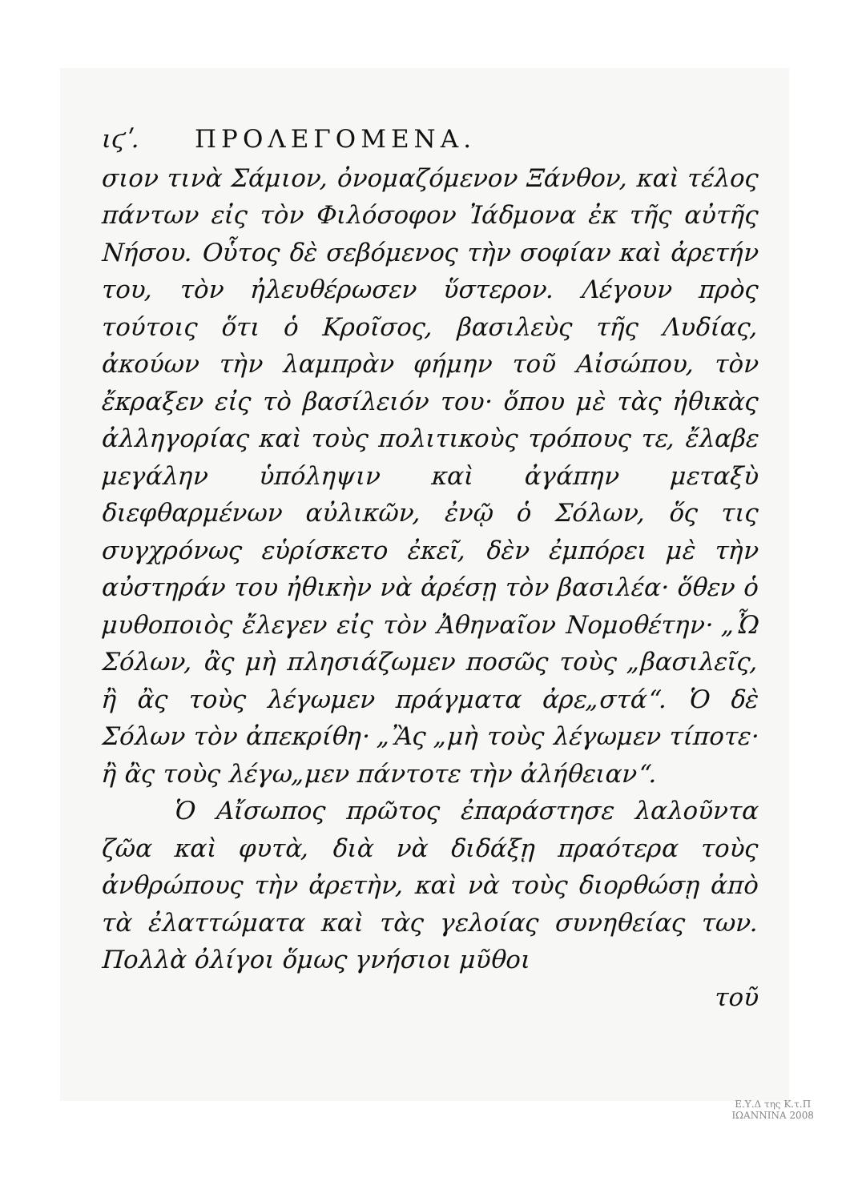ιϛʹ. ΠΡΟΛΕΓΟΜΕΝΑ.
σιον τινὰ Σάμιον, ὀνομαζόμενον Ξάνθον, καὶ τέλος πάντων εἰς τὸν Φιλόσοφον Ἰάδμονα ἐκ τῆς αὐτῆς Νήσου. Οὗτος δὲ σεβόμενος τὴν σοφίαν καὶ ἀρετήν του, τὸν ἠλευθέρωσεν ὕστερον. Λέγουν πρὸς τούτοις ὅτι ὁ Κροῖσος, βασιλεὺς τῆς Λυδίας, ἀκούων τὴν λαμπρὰν φήμην τοῦ Αἰσώπου, τὸν ἔκραξεν εἰς τὸ βασίλειόν του· ὅπου μὲ τὰς ἠθικὰς ἀλληγορίας καὶ τοὺς πολιτικοὺς τρόπους τε, ἔλαβε μεγάλην ὑπόληψιν καὶ ἀγάπην μεταξὺ διεφθαρμένων αὐλικῶν, ἐνῷ ὁ Σόλων, ὅς τις συγχρόνως εὑρίσκετο ἐκεῖ, δὲν ἐμπόρει μὲ τὴν αὐστηράν του ἠθικὴν νὰ ἀρέσῃ τὸν βασιλέα· ὅθεν ὁ μυθοποιὸς ἔλεγεν εἰς τὸν Ἀθηναῖον Νομοθέτην· „Ὦ Σόλων, ἂς μὴ πλησιάζωμεν ποσῶς τοὺς „βασιλεῖς, ἢ ἂς τοὺς λέγωμεν πράγματα ἀρε„στά“. Ὁ δὲ Σόλων τὸν ἀπεκρίθη· „Ἂς „μὴ τοὺς λέγωμεν τίποτε· ἢ ἂς τοὺς λέγω„μεν πάντοτε τὴν ἀλήθειαν“.
Ὁ Αἴσωπος πρῶτος ἐπαράστησε λαλοῦντα ζῶα καὶ φυτὰ, διὰ νὰ διδάξῃ πραότερα τοὺς ἀνθρώπους τὴν ἀρετὴν, καὶ νὰ τοὺς διορθώσῃ ἀπὸ τὰ ἐλαττώματα καὶ τὰς γελοίας συνηθείας των. Πολλὰ ὀλίγοι ὅμως γνήσιοι μῦθοι
τοῦ
Ε.Υ.Δ της Κ.τ.Π
ΙΩΑΝΝΙΝΑ 2008